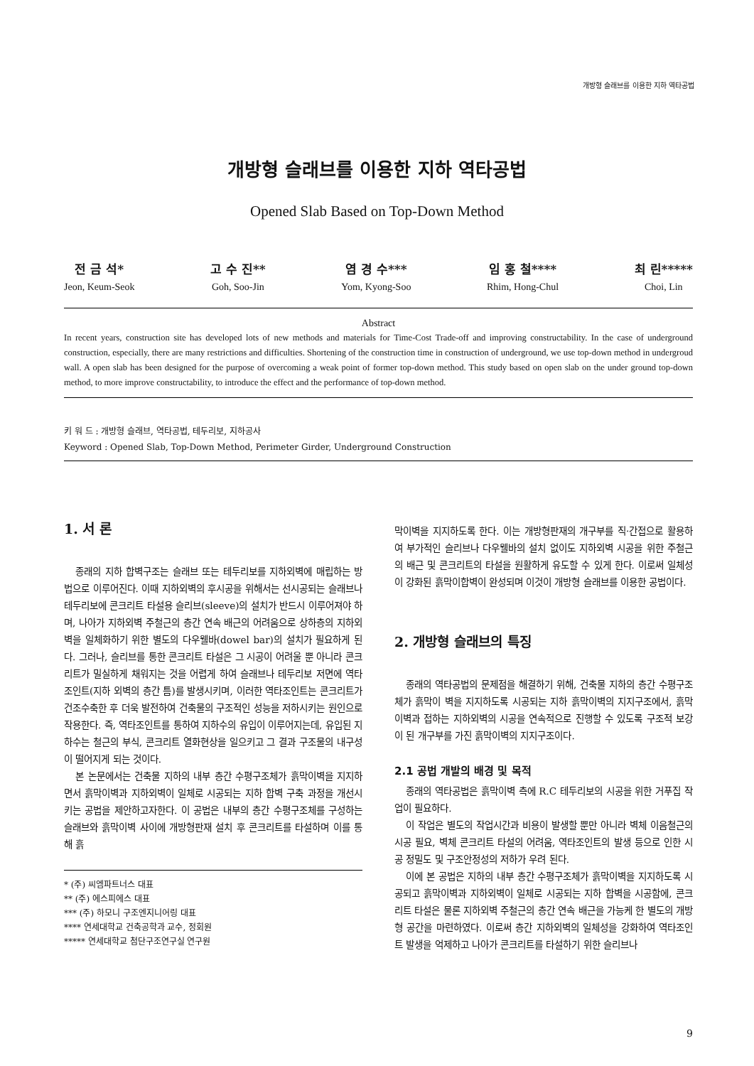개방형 슬래브를 이용한 지하 역타공법
개방형 슬래브를 이용한 지하 역타공법
Opened Slab Based on Top-Down Method
전 금 석*
Jeon, Keum-Seok
고 수 진**
Goh, Soo-Jin
염 경 수***
Yom, Kyong-Soo
임 홍 철****
Rhim, Hong-Chul
최 린*****
Choi, Lin
Abstract
In recent years, construction site has developed lots of new methods and materials for Time-Cost Trade-off and improving constructability. In the case of underground construction, especially, there are many restrictions and difficulties. Shortening of the construction time in construction of underground, we use top-down method in undergroud wall. A open slab has been designed for the purpose of overcoming a weak point of former top-down method. This study based on open slab on the under ground top-down method, to more improve constructability, to introduce the effect and the performance of top-down method.
키 워 드 : 개방형 슬래브, 역타공법, 테두리보, 지하공사
Keyword : Opened Slab, Top-Down Method, Perimeter Girder, Underground Construction
1. 서 론
종래의 지하 합벽구조는 슬래브 또는 테두리보를 지하외벽에 매립하는 방법으로 이루어진다. 이때 지하외벽의 후시공을 위해서는 선시공되는 슬래브나 테두리보에 콘크리트 타설용 슬리브(sleeve)의 설치가 반드시 이루어져야 하며, 나아가 지하외벽 주철근의 층간 연속 배근의 어려움으로 상하층의 지하외벽을 일체화하기 위한 별도의 다우웰바(dowel bar)의 설치가 필요하게 된다. 그러나, 슬리브를 통한 콘크리트 타설은 그 시공이 어려울 뿐 아니라 콘크리트가 밀실하게 채워지는 것을 어렵게 하여 슬래브나 테두리보 저면에 역타조인트(지하 외벽의 층간 틈)를 발생시키며, 이러한 역타조인트는 콘크리트가 건조수축한 후 더욱 발전하여 건축물의 구조적인 성능을 저하시키는 원인으로 작용한다. 즉, 역타조인트를 통하여 지하수의 유입이 이루어지는데, 유입된 지하수는 철근의 부식, 콘크리트 열화현상을 일으키고 그 결과 구조물의 내구성이 떨어지게 되는 것이다.
본 논문에서는 건축물 지하의 내부 층간 수평구조체가 흙막이벽을 지지하면서 흙막이벽과 지하외벽이 일체로 시공되는 지하 합벽 구축 과정을 개선시키는 공법을 제안하고자한다. 이 공법은 내부의 층간 수평구조체를 구성하는 슬래브와 흙막이벽 사이에 개방형판재 설치 후 콘크리트를 타설하며 이를 통해 흙
* (주) 씨엠파트너스 대표
** (주) 에스피에스 대표
*** (주) 하모니 구조엔지니어링 대표
**** 연세대학교 건축공학과 교수, 정회원
***** 연세대학교 첨단구조연구실 연구원
막이벽을 지지하도록 한다. 이는 개방형판재의 개구부를 직·간접으로 활용하여 부가적인 슬리브나 다우웰바의 설치 없이도 지하외벽 시공을 위한 주철근의 배근 및 콘크리트의 타설을 원활하게 유도할 수 있게 한다. 이로써 일체성이 강화된 흙막이합벽이 완성되며 이것이 개방형 슬래브를 이용한 공법이다.
2. 개방형 슬래브의 특징
종래의 역타공법의 문제점을 해결하기 위해, 건축물 지하의 층간 수평구조체가 흙막이 벽을 지지하도록 시공되는 지하 흙막이벽의 지지구조에서, 흙막이벽과 접하는 지하외벽의 시공을 연속적으로 진행할 수 있도록 구조적 보강이 된 개구부를 가진 흙막이벽의 지지구조이다.
2.1 공법 개발의 배경 및 목적
종래의 역타공법은 흙막이벽 측에 R.C 테두리보의 시공을 위한 거푸집 작업이 필요하다.
이 작업은 별도의 작업시간과 비용이 발생할 뿐만 아니라 벽체 이음철근의 시공 필요, 벽체 콘크리트 타설의 어려움, 역타조인트의 발생 등으로 인한 시공 정밀도 및 구조안정성의 저하가 우려 된다.
이에 본 공법은 지하의 내부 층간 수평구조체가 흙막이벽을 지지하도록 시공되고 흙막이벽과 지하외벽이 일체로 시공되는 지하 합벽을 시공함에, 콘크리트 타설은 물론 지하외벽 주철근의 층간 연속 배근을 가능케 한 별도의 개방형 공간을 마련하였다. 이로써 층간 지하외벽의 일체성을 강화하여 역타조인트 발생을 억제하고 나아가 콘크리트를 타설하기 위한 슬리브나
9